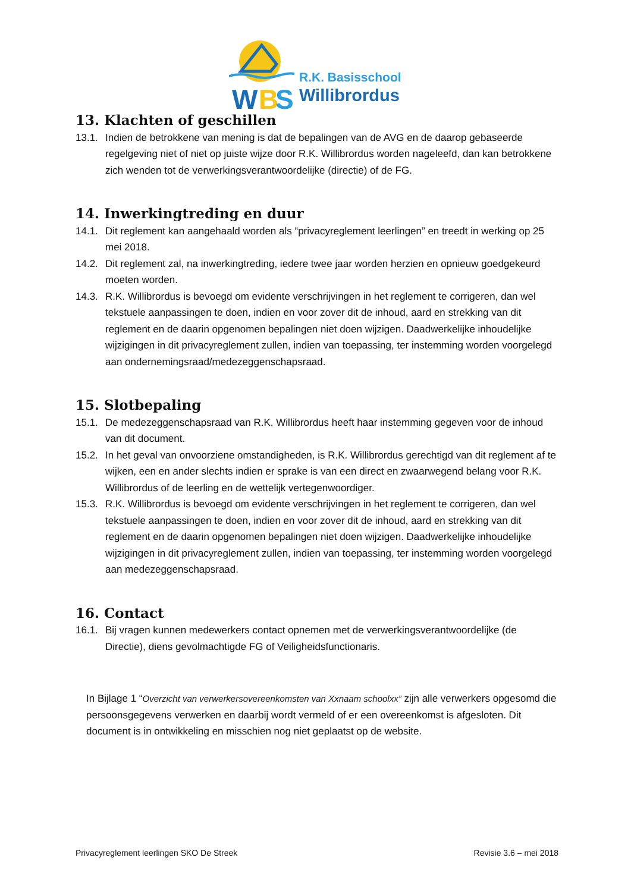W
B
S
R.K. Basisschool
Willibrordus
13. Klachten of geschillen
13.1. Indien de betrokkene van mening is dat de bepalingen van de AVG en de daarop gebaseerde regelgeving niet of niet op juiste wijze door R.K. Willibrordus worden nageleefd, dan kan betrokkene zich wenden tot de verwerkingsverantwoordelijke (directie) of de FG.
14. Inwerkingtreding en duur
14.1. Dit reglement kan aangehaald worden als “privacyreglement leerlingen” en treedt in werking op 25 mei 2018.
14.2. Dit reglement zal, na inwerkingtreding, iedere twee jaar worden herzien en opnieuw goedgekeurd moeten worden.
14.3. R.K. Willibrordus is bevoegd om evidente verschrijvingen in het reglement te corrigeren, dan wel tekstuele aanpassingen te doen, indien en voor zover dit de inhoud, aard en strekking van dit reglement en de daarin opgenomen bepalingen niet doen wijzigen. Daadwerkelijke inhoudelijke wijzigingen in dit privacyreglement zullen, indien van toepassing, ter instemming worden voorgelegd aan ondernemingsraad/medezeggenschapsraad.
15. Slotbepaling
15.1. De medezeggenschapsraad van R.K. Willibrordus heeft haar instemming gegeven voor de inhoud van dit document.
15.2. In het geval van onvoorziene omstandigheden, is R.K. Willibrordus gerechtigd van dit reglement af te wijken, een en ander slechts indien er sprake is van een direct en zwaarwegend belang voor R.K. Willibrordus of de leerling en de wettelijk vertegenwoordiger.
15.3. R.K. Willibrordus is bevoegd om evidente verschrijvingen in het reglement te corrigeren, dan wel tekstuele aanpassingen te doen, indien en voor zover dit de inhoud, aard en strekking van dit reglement en de daarin opgenomen bepalingen niet doen wijzigen. Daadwerkelijke inhoudelijke wijzigingen in dit privacyreglement zullen, indien van toepassing, ter instemming worden voorgelegd aan medezeggenschapsraad.
16. Contact
16.1. Bij vragen kunnen medewerkers contact opnemen met de verwerkingsverantwoordelijke (de Directie), diens gevolmachtigde FG of Veiligheidsfunctionaris.
In Bijlage 1 “Overzicht van verwerkersovereenkomsten van Xxnaam schoolxx” zijn alle verwerkers opgesomd die persoonsgegevens verwerken en daarbij wordt vermeld of er een overeenkomst is afgesloten. Dit document is in ontwikkeling en misschien nog niet geplaatst op de website.
Privacyreglement leerlingen SKO De Streek Revisie 3.6 – mei 2018